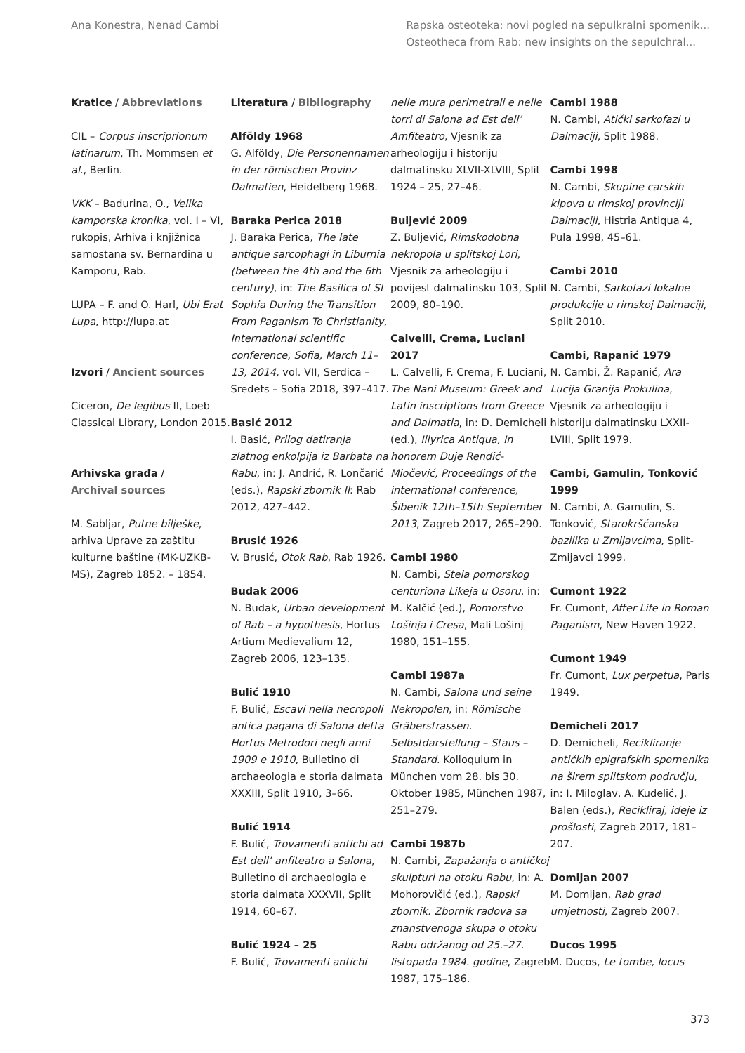Ana Konestra, Nenad Cambi Rapska osteoteka: novi pogled na sepulkralni spomenik...
Osteotheca from Rab: new insights on the sepulchral...
Kratice / Abbreviations
CIL – Corpus inscriprionum latinarum, Th. Mommsen et al., Berlin.
VKK – Badurina, O., Velika kamporska kronika, vol. I – VI, rukopis, Arhiva i knjižnica samostana sv. Bernardina u Kamporu, Rab.
LUPA – F. and O. Harl, Ubi Erat Lupa, http://lupa.at
Izvori / Ancient sources
Ciceron, De legibus II, Loeb Classical Library, London 2015.
Arhivska građa /
Archival sources
M. Sabljar, Putne bilješke, arhiva Uprave za zaštitu kulturne baštine (MK-UZKB-MS), Zagreb 1852. – 1854.
Literatura / Bibliography
Alföldy 1968
G. Alföldy, Die Personennamen in der römischen Provinz Dalmatien, Heidelberg 1968.
Baraka Perica 2018
J. Baraka Perica, The late antique sarcophagi in Liburnia (between the 4th and the 6th century), in: The Basilica of St Sophia During the Transition From Paganism To Christianity, International scientific conference, Sofia, March 11–13, 2014, vol. VII, Serdica – Sredets – Sofia 2018, 397–417.
Basić 2012
I. Basić, Prilog datiranja zlatnog enkolpija iz Barbata na Rabu, in: J. Andrić, R. Lončarić (eds.), Rapski zbornik II: Rab 2012, 427–442.
Brusić 1926
V. Brusić, Otok Rab, Rab 1926.
Budak 2006
N. Budak, Urban development of Rab – a hypothesis, Hortus Artium Medievalium 12, Zagreb 2006, 123–135.
Bulić 1910
F. Bulić, Escavi nella necropoli antica pagana di Salona detta Hortus Metrodori negli anni 1909 e 1910, Bulletino di archaeologia e storia dalmata XXXIII, Split 1910, 3–66.
Bulić 1914
F. Bulić, Trovamenti antichi ad Est dell’ anfiteatro a Salona, Bulletino di archaeologia e storia dalmata XXXVII, Split 1914, 60–67.
Bulić 1924 – 25
F. Bulić, Trovamenti antichi
nelle mura perimetrali e nelle torri di Salona ad Est dell’ Amfiteatro, Vjesnik za arheologiju i historiju dalmatinsku XLVII-XLVIII, Split 1924 – 25, 27–46.
Buljević 2009
Z. Buljević, Rimskodobna nekropola u splitskoj Lori, Vjesnik za arheologiju i povijest dalmatinsku 103, Split 2009, 80–190.
Calvelli, Crema, Luciani 2017
L. Calvelli, F. Crema, F. Luciani, The Nani Museum: Greek and Latin inscriptions from Greece and Dalmatia, in: D. Demicheli (ed.), Illyrica Antiqua, In honorem Duje Rendić-Miočević, Proceedings of the international conference, Šibenik 12th–15th September 2013, Zagreb 2017, 265–290.
Cambi 1980
N. Cambi, Stela pomorskog centuriona Likeja u Osoru, in: M. Kalčić (ed.), Pomorstvo Lošinja i Cresa, Mali Lošinj 1980, 151–155.
Cambi 1987a
N. Cambi, Salona und seine Nekropolen, in: Römische Gräberstrassen. Selbstdarstellung – Staus –Standard. Kolloquium in München vom 28. bis 30. Oktober 1985, München 1987, 251–279.
Cambi 1987b
N. Cambi, Zapažanja o antičkoj skulpturi na otoku Rabu, in: A. Mohorovičić (ed.), Rapski zbornik. Zbornik radova sa znanstvenoga skupa o otoku Rabu održanog od 25.–27. listopada 1984. godine, Zagreb 1987, 175–186.
Cambi 1988
N. Cambi, Atički sarkofazi u Dalmaciji, Split 1988.
Cambi 1998
N. Cambi, Skupine carskih kipova u rimskoj provinciji Dalmaciji, Histria Antiqua 4, Pula 1998, 45–61.
Cambi 2010
N. Cambi, Sarkofazi lokalne produkcije u rimskoj Dalmaciji, Split 2010.
Cambi, Rapanić 1979
N. Cambi, Ž. Rapanić, Ara Lucija Granija Prokulina, Vjesnik za arheologiju i historiju dalmatinsku LXXII-LVIII, Split 1979.
Cambi, Gamulin, Tonković 1999
N. Cambi, A. Gamulin, S. Tonković, Starokršćanska bazilika u Zmijavcima, Split-Zmijavci 1999.
Cumont 1922
Fr. Cumont, After Life in Roman Paganism, New Haven 1922.
Cumont 1949
Fr. Cumont, Lux perpetua, Paris 1949.
Demicheli 2017
D. Demicheli, Recikliranje antičkih epigrafskih spomenika na širem splitskom području, in: I. Miloglav, A. Kudelić, J. Balen (eds.), Recikliraj, ideje iz prošlosti, Zagreb 2017, 181–207.
Domijan 2007
M. Domijan, Rab grad umjetnosti, Zagreb 2007.
Ducos 1995
M. Ducos, Le tombe, locus
373